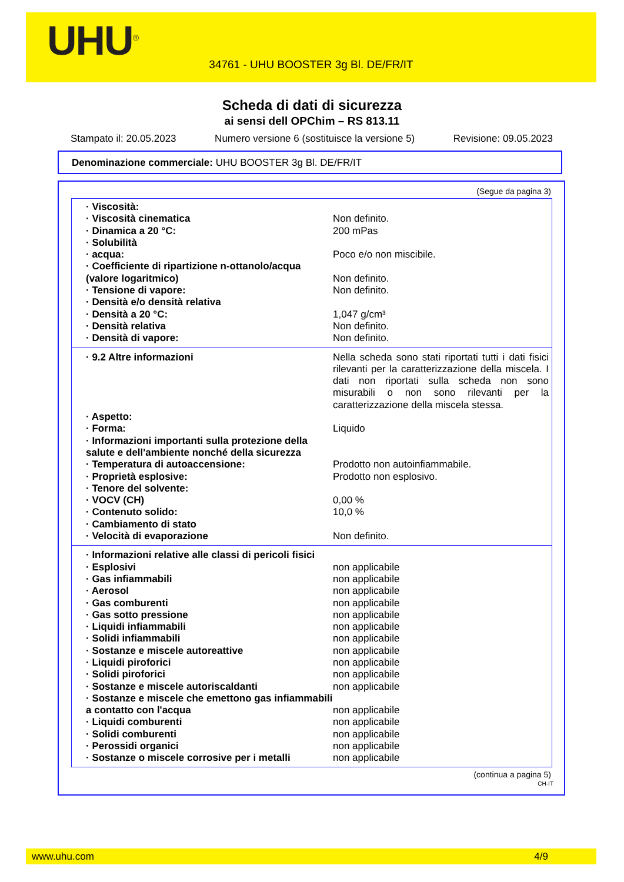UHU<sup>®</sup>
34761 - UHU BOOSTER 3g Bl. DE/FR/IT
Scheda di dati di sicurezza
ai sensi dell OPChim – RS 813.11
Stampato il: 20.05.2023 Numero versione 6 (sostituisce la versione 5) Revisione: 09.05.2023
Denominazione commerciale: UHU BOOSTER 3g Bl. DE/FR/IT
(Segue da pagina 3)
| · Viscosità: | |
| · Viscosità cinematica | Non definito. |
| · Dinamica a 20 °C: | 200 mPas |
| · Solubilità | |
| · acqua: | Poco e/o non miscibile. |
| · Coefficiente di ripartizione n-ottanolo/acqua (valore logaritmico) | Non definito. |
| · Tensione di vapore: | Non definito. |
| · Densità e/o densità relativa | |
| · Densità a 20 °C: | 1,047 g/cm³ |
| · Densità relativa | Non definito. |
| · Densità di vapore: | Non definito. |
| · 9.2 Altre informazioni | Nella scheda sono stati riportati tutti i dati fisici rilevanti per la caratterizzazione della miscela. I dati non riportati sulla scheda non sono misurabili o non sono rilevanti per la caratterizzazione della miscela stessa. |
| · Aspetto: | |
| · Forma: | Liquido |
| · Informazioni importanti sulla protezione della salute e dell'ambiente nonché della sicurezza | |
| · Temperatura di autoaccensione: | Prodotto non autoinfiammabile. |
| · Proprietà esplosive: | Prodotto non esplosivo. |
| · Tenore del solvente: | |
| · VOCV (CH) | 0,00 % |
| · Contenuto solido: | 10,0 % |
| · Cambiamento di stato | |
| · Velocità di evaporazione | Non definito. |
| · Informazioni relative alle classi di pericoli fisici | |
| · Esplosivi | non applicabile |
| · Gas infiammabili | non applicabile |
| · Aerosol | non applicabile |
| · Gas comburenti | non applicabile |
| · Gas sotto pressione | non applicabile |
| · Liquidi infiammabili | non applicabile |
| · Solidi infiammabili | non applicabile |
| · Sostanze e miscele autoreattive | non applicabile |
| · Liquidi piroforici | non applicabile |
| · Solidi piroforici | non applicabile |
| · Sostanze e miscele autoriscaldanti | non applicabile |
| · Sostanze e miscele che emettono gas infiammabili a contatto con l'acqua | non applicabile |
| · Liquidi comburenti | non applicabile |
| · Solidi comburenti | non applicabile |
| · Perossidi organici | non applicabile |
| · Sostanze o miscele corrosive per i metalli | non applicabile |
(continua a pagina 5)
CH-IT
www.uhu.com 4/9